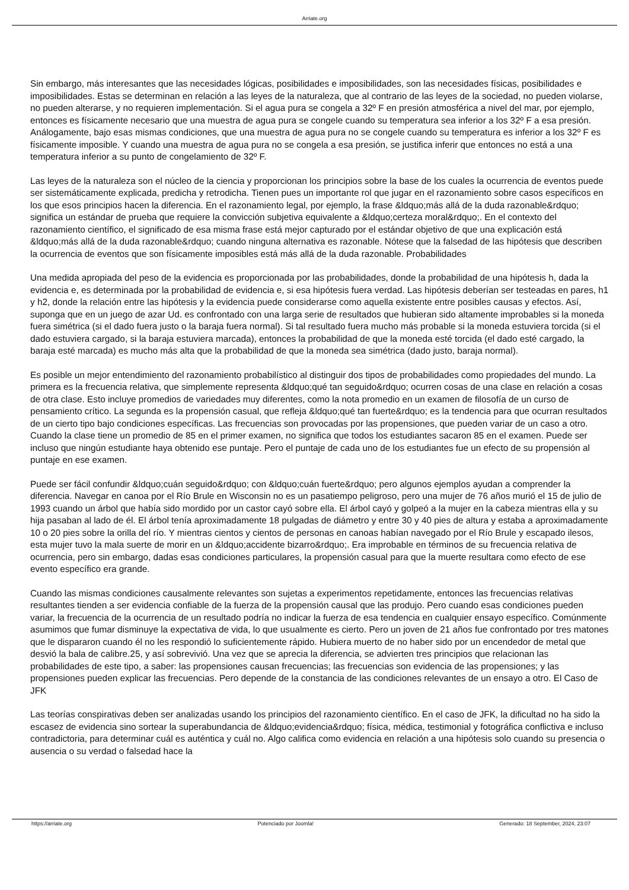Arriate.org
Sin embargo, más interesantes que las necesidades lógicas, posibilidades e imposibilidades, son las necesidades físicas, posibilidades e imposibilidades. Estas se determinan en relación a las leyes de la naturaleza, que al contrario de las leyes de la sociedad, no pueden violarse, no pueden alterarse, y no requieren implementación. Si el agua pura se congela a 32º F en presión atmosférica a nivel del mar, por ejemplo, entonces es físicamente necesario que una muestra de agua pura se congele cuando su temperatura sea inferior a los 32º F a esa presión. Análogamente, bajo esas mismas condiciones, que una muestra de agua pura no se congele cuando su temperatura es inferior a los 32º F es físicamente imposible. Y cuando una muestra de agua pura no se congela a esa presión, se justifica inferir que entonces no está a una temperatura inferior a su punto de congelamiento de 32º F.
Las leyes de la naturaleza son el núcleo de la ciencia y proporcionan los principios sobre la base de los cuales la ocurrencia de eventos puede ser sistemáticamente explicada, predicha y retrodicha. Tienen pues un importante rol que jugar en el razonamiento sobre casos específicos en los que esos principios hacen la diferencia. En el razonamiento legal, por ejemplo, la frase &ldquo;más allá de la duda razonable&rdquo; significa un estándar de prueba que requiere la convicción subjetiva equivalente a &ldquo;certeza moral&rdquo;. En el contexto del razonamiento científico, el significado de esa misma frase está mejor capturado por el estándar objetivo de que una explicación está &ldquo;más allá de la duda razonable&rdquo; cuando ninguna alternativa es razonable. Nótese que la falsedad de las hipótesis que describen la ocurrencia de eventos que son físicamente imposibles está más allá de la duda razonable. Probabilidades
Una medida apropiada del peso de la evidencia es proporcionada por las probabilidades, donde la probabilidad de una hipótesis h, dada la evidencia e, es determinada por la probabilidad de evidencia e, si esa hipótesis fuera verdad. Las hipótesis deberían ser testeadas en pares, h1 y h2, donde la relación entre las hipótesis y la evidencia puede considerarse como aquella existente entre posibles causas y efectos. Así, suponga que en un juego de azar Ud. es confrontado con una larga serie de resultados que hubieran sido altamente improbables si la moneda fuera simétrica (si el dado fuera justo o la baraja fuera normal). Si tal resultado fuera mucho más probable si la moneda estuviera torcida (si el dado estuviera cargado, si la baraja estuviera marcada), entonces la probabilidad de que la moneda esté torcida (el dado esté cargado, la baraja esté marcada) es mucho más alta que la probabilidad de que la moneda sea simétrica (dado justo, baraja normal).
Es posible un mejor entendimiento del razonamiento probabilístico al distinguir dos tipos de probabilidades como propiedades del mundo. La primera es la frecuencia relativa, que simplemente representa &ldquo;qué tan seguido&rdquo; ocurren cosas de una clase en relación a cosas de otra clase. Esto incluye promedios de variedades muy diferentes, como la nota promedio en un examen de filosofía de un curso de pensamiento crítico. La segunda es la propensión casual, que refleja &ldquo;qué tan fuerte&rdquo; es la tendencia para que ocurran resultados de un cierto tipo bajo condiciones específicas. Las frecuencias son provocadas por las propensiones, que pueden variar de un caso a otro. Cuando la clase tiene un promedio de 85 en el primer examen, no significa que todos los estudiantes sacaron 85 en el examen. Puede ser incluso que ningún estudiante haya obtenido ese puntaje. Pero el puntaje de cada uno de los estudiantes fue un efecto de su propensión al puntaje en ese examen.
Puede ser fácil confundir &ldquo;cuán seguido&rdquo; con &ldquo;cuán fuerte&rdquo; pero algunos ejemplos ayudan a comprender la diferencia. Navegar en canoa por el Río Brule en Wisconsin no es un pasatiempo peligroso, pero una mujer de 76 años murió el 15 de julio de 1993 cuando un árbol que había sido mordido por un castor cayó sobre ella. El árbol cayó y golpeó a la mujer en la cabeza mientras ella y su hija pasaban al lado de él. El árbol tenía aproximadamente 18 pulgadas de diámetro y entre 30 y 40 pies de altura y estaba a aproximadamente 10 o 20 pies sobre la orilla del río. Y mientras cientos y cientos de personas en canoas habían navegado por el Río Brule y escapado ilesos, esta mujer tuvo la mala suerte de morir en un &ldquo;accidente bizarro&rdquo;. Era improbable en términos de su frecuencia relativa de ocurrencia, pero sin embargo, dadas esas condiciones particulares, la propensión casual para que la muerte resultara como efecto de ese evento específico era grande.
Cuando las mismas condiciones causalmente relevantes son sujetas a experimentos repetidamente, entonces las frecuencias relativas resultantes tienden a ser evidencia confiable de la fuerza de la propensión causal que las produjo. Pero cuando esas condiciones pueden variar, la frecuencia de la ocurrencia de un resultado podría no indicar la fuerza de esa tendencia en cualquier ensayo específico. Comúnmente asumimos que fumar disminuye la expectativa de vida, lo que usualmente es cierto. Pero un joven de 21 años fue confrontado por tres matones que le dispararon cuando él no les respondió lo suficientemente rápido. Hubiera muerto de no haber sido por un encendedor de metal que desvió la bala de calibre.25, y así sobrevivió. Una vez que se aprecia la diferencia, se advierten tres principios que relacionan las probabilidades de este tipo, a saber: las propensiones causan frecuencias; las frecuencias son evidencia de las propensiones; y las propensiones pueden explicar las frecuencias. Pero depende de la constancia de las condiciones relevantes de un ensayo a otro. El Caso de JFK
Las teorías conspirativas deben ser analizadas usando los principios del razonamiento científico. En el caso de JFK, la dificultad no ha sido la escasez de evidencia sino sortear la superabundancia de &ldquo;evidencia&rdquo; física, médica, testimonial y fotográfica conflictiva e incluso contradictoria, para determinar cuál es auténtica y cuál no. Algo califica como evidencia en relación a una hipótesis solo cuando su presencia o ausencia o su verdad o falsedad hace la
https://arriate.org Potenciado por Joomla! Generado: 18 September, 2024, 23:07